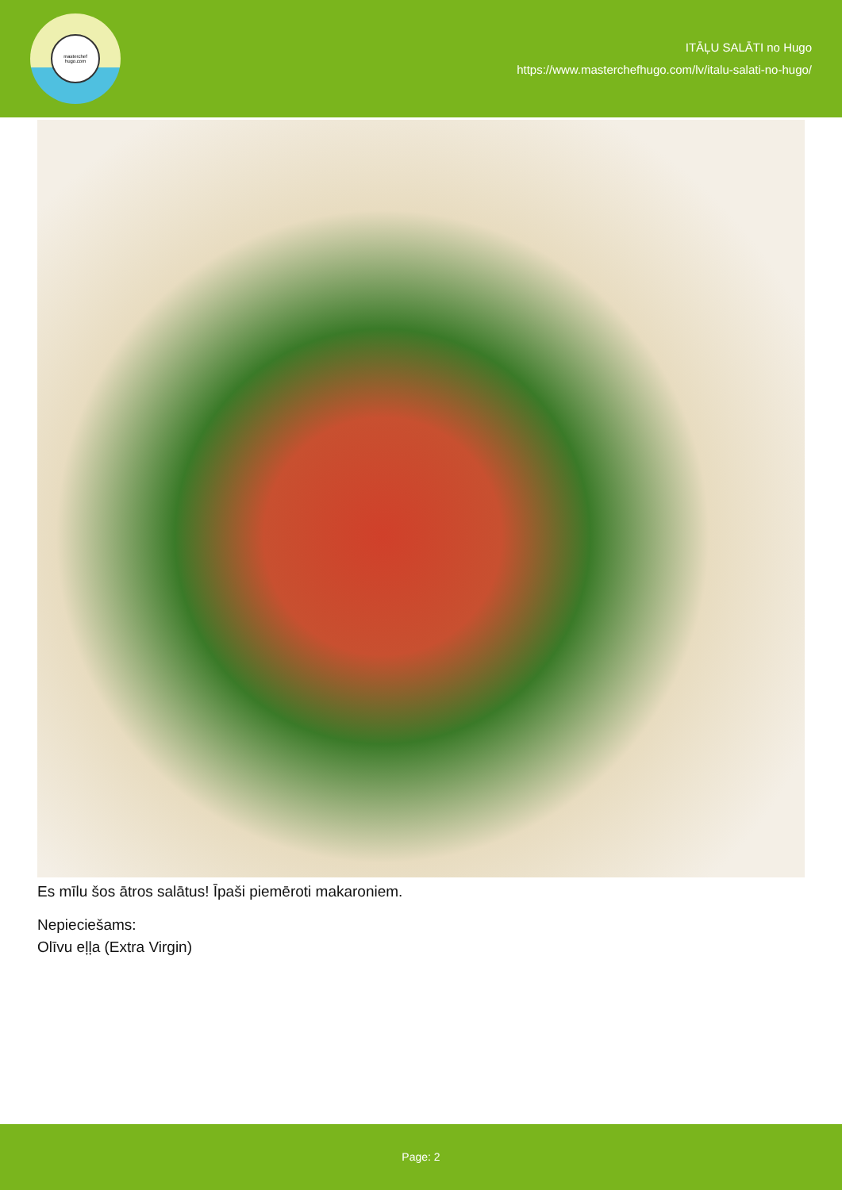masterchef
hugo.com
ITĀĻU SALĀTI no Hugo
https://www.masterchefhugo.com/lv/italu-salati-no-hugo/
Es mīlu šos ātros salātus! Īpaši piemēroti makaroniem.
Nepieciešams:
Olīvu eļļa (Extra Virgin)
Page: 2